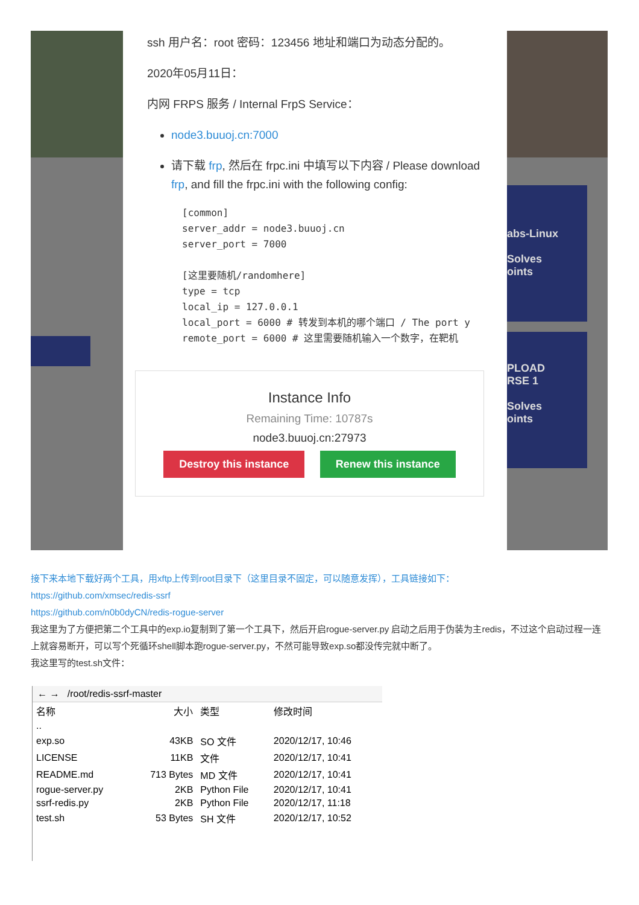abs-Linux
Solves
oints
PLOAD
RSE 1
Solves
oints
ssh 用户名：root 密码：123456 地址和端口为动态分配的。
2020年05月11日：
内网 FRPS 服务 / Internal FrpS Service：
node3.buuoj.cn:7000
请下载 frp, 然后在 frpc.ini 中填写以下内容 / Please download frp, and fill the frpc.ini with the following config:
[common]
server_addr = node3.buuoj.cn
server_port = 7000

[这里要随机/randomhere]
type = tcp
local_ip = 127.0.0.1
local_port = 6000 # 转发到本机的哪个端口 / The port y
remote_port = 6000 # 这里需要随机输入一个数字，在靶机
Instance Info
Remaining Time: 10787s
node3.buuoj.cn:27973
Destroy this instance Renew this instance
接下来本地下载好两个工具，用xftp上传到root目录下（这里目录不固定，可以随意发挥），工具链接如下：
https://github.com/xmsec/redis-ssrf
https://github.com/n0b0dyCN/redis-rogue-server
我这里为了方便把第二个工具中的exp.io复制到了第一个工具下，然后开启rogue-server.py 启动之后用于伪装为主redis，不过这个启动过程一连上就容易断开，可以写个死循环shell脚本跑rogue-server.py，不然可能导致exp.so都没传完就中断了。
我这里写的test.sh文件：
← → /root/redis-ssrf-master
| 名称 | 大小 | 类型 | 修改时间 |
| --- | --- | --- | --- |
| .. | | | |
| exp.so | 43KB | SO 文件 | 2020/12/17, 10:46 |
| LICENSE | 11KB | 文件 | 2020/12/17, 10:41 |
| README.md | 713 Bytes | MD 文件 | 2020/12/17, 10:41 |
| rogue-server.py | 2KB | Python File | 2020/12/17, 10:41 |
| ssrf-redis.py | 2KB | Python File | 2020/12/17, 11:18 |
| test.sh | 53 Bytes | SH 文件 | 2020/12/17, 10:52 |